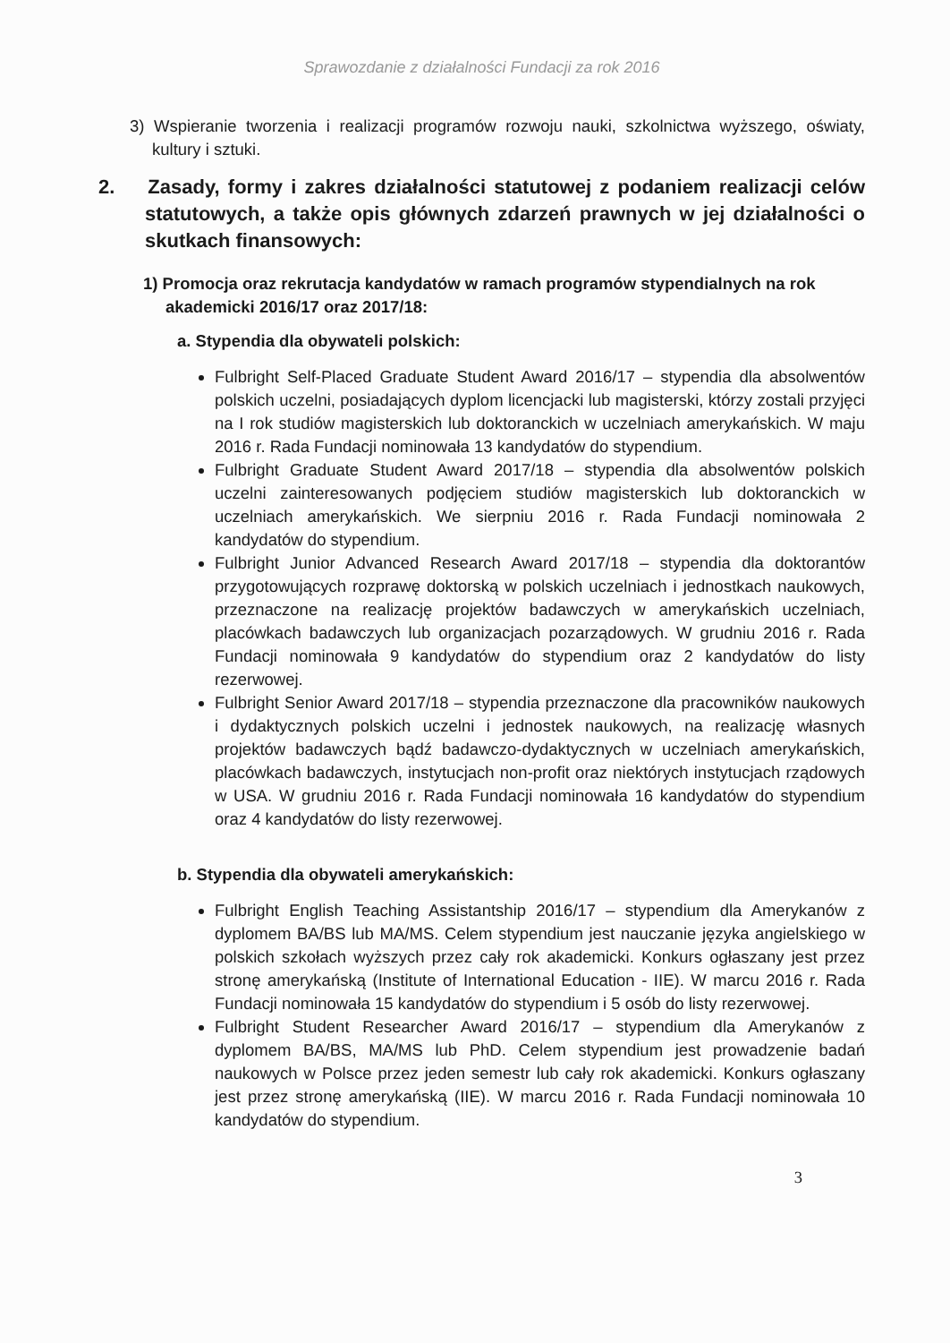Sprawozdanie z działalności Fundacji za rok 2016
3) Wspieranie tworzenia i realizacji programów rozwoju nauki, szkolnictwa wyższego, oświaty, kultury i sztuki.
2. Zasady, formy i zakres działalności statutowej z podaniem realizacji celów statutowych, a także opis głównych zdarzeń prawnych w jej działalności o skutkach finansowych:
1) Promocja oraz rekrutacja kandydatów w ramach programów stypendialnych na rok akademicki 2016/17 oraz 2017/18:
a. Stypendia dla obywateli polskich:
Fulbright Self-Placed Graduate Student Award 2016/17 – stypendia dla absolwentów polskich uczelni, posiadających dyplom licencjacki lub magisterski, którzy zostali przyjęci na I rok studiów magisterskich lub doktoranckich w uczelniach amerykańskich. W maju 2016 r. Rada Fundacji nominowała 13 kandydatów do stypendium.
Fulbright Graduate Student Award 2017/18 – stypendia dla absolwentów polskich uczelni zainteresowanych podjęciem studiów magisterskich lub doktoranckich w uczelniach amerykańskich. We sierpniu 2016 r. Rada Fundacji nominowała 2 kandydatów do stypendium.
Fulbright Junior Advanced Research Award 2017/18 – stypendia dla doktorantów przygotowujących rozprawę doktorską w polskich uczelniach i jednostkach naukowych, przeznaczone na realizację projektów badawczych w amerykańskich uczelniach, placówkach badawczych lub organizacjach pozarządowych. W grudniu 2016 r. Rada Fundacji nominowała 9 kandydatów do stypendium oraz 2 kandydatów do listy rezerwowej.
Fulbright Senior Award 2017/18 – stypendia przeznaczone dla pracowników naukowych i dydaktycznych polskich uczelni i jednostek naukowych, na realizację własnych projektów badawczych bądź badawczo-dydaktycznych w uczelniach amerykańskich, placówkach badawczych, instytucjach non-profit oraz niektórych instytucjach rządowych w USA. W grudniu 2016 r. Rada Fundacji nominowała 16 kandydatów do stypendium oraz 4 kandydatów do listy rezerwowej.
b. Stypendia dla obywateli amerykańskich:
Fulbright English Teaching Assistantship 2016/17 – stypendium dla Amerykanów z dyplomem BA/BS lub MA/MS. Celem stypendium jest nauczanie języka angielskiego w polskich szkołach wyższych przez cały rok akademicki. Konkurs ogłaszany jest przez stronę amerykańską (Institute of International Education - IIE). W marcu 2016 r. Rada Fundacji nominowała 15 kandydatów do stypendium i 5 osób do listy rezerwowej.
Fulbright Student Researcher Award 2016/17 – stypendium dla Amerykanów z dyplomem BA/BS, MA/MS lub PhD. Celem stypendium jest prowadzenie badań naukowych w Polsce przez jeden semestr lub cały rok akademicki. Konkurs ogłaszany jest przez stronę amerykańską (IIE). W marcu 2016 r. Rada Fundacji nominowała 10 kandydatów do stypendium.
3